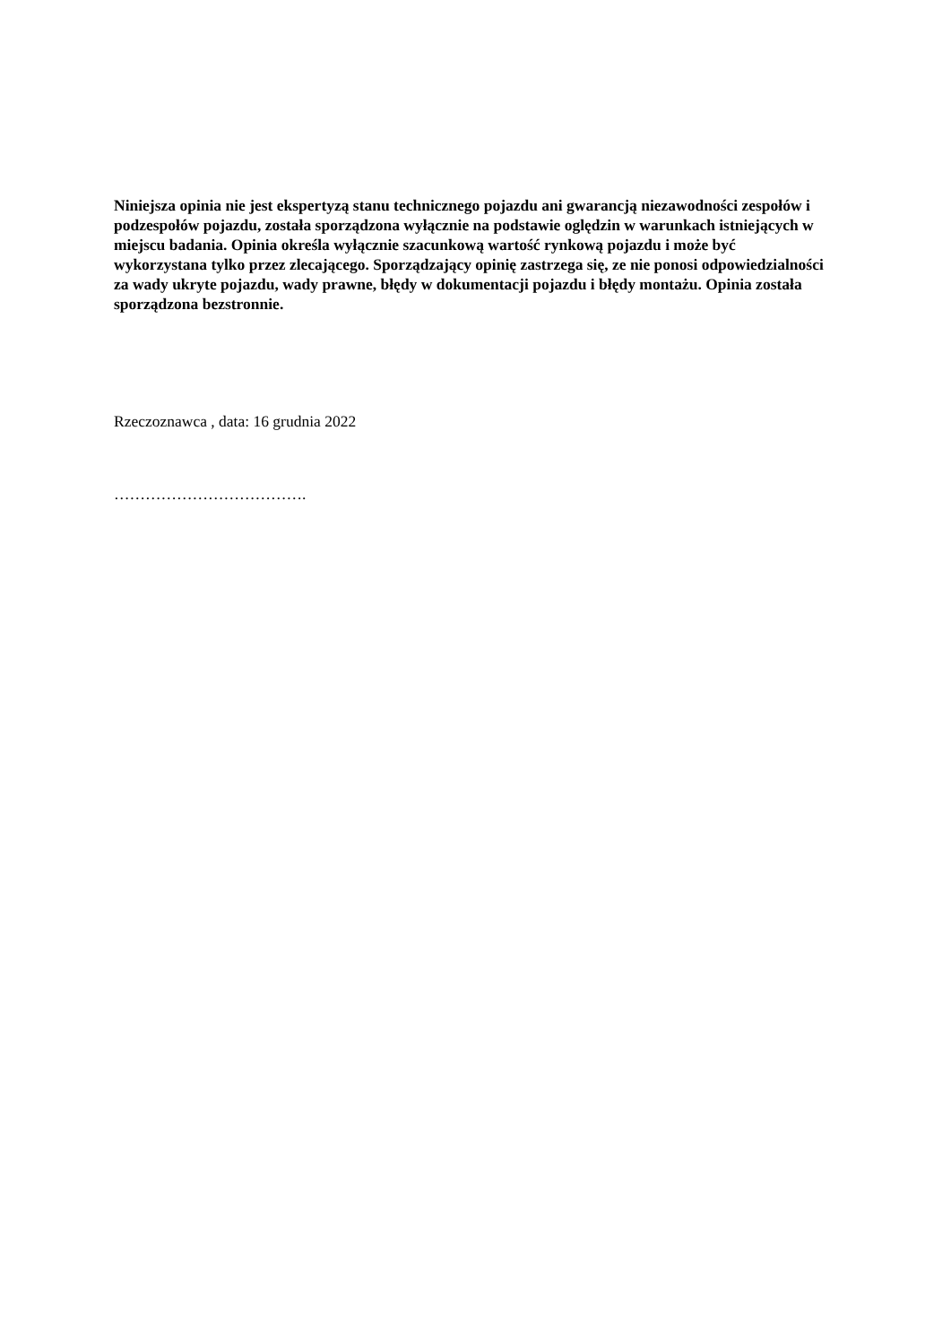Niniejsza opinia nie jest ekspertyzą stanu technicznego pojazdu ani gwarancją niezawodności zespołów i podzespołów pojazdu, została sporządzona wyłącznie na podstawie oględzin w warunkach istniejących w miejscu badania. Opinia określa wyłącznie szacunkową wartość rynkową pojazdu i może być wykorzystana tylko przez zlecającego. Sporządzający opinię zastrzega się, ze nie ponosi odpowiedzialności za wady ukryte pojazdu, wady prawne, błędy w dokumentacji pojazdu i błędy montażu. Opinia została sporządzona bezstronnie.
Rzeczoznawca , data: 16 grudnia 2022
……………………………….